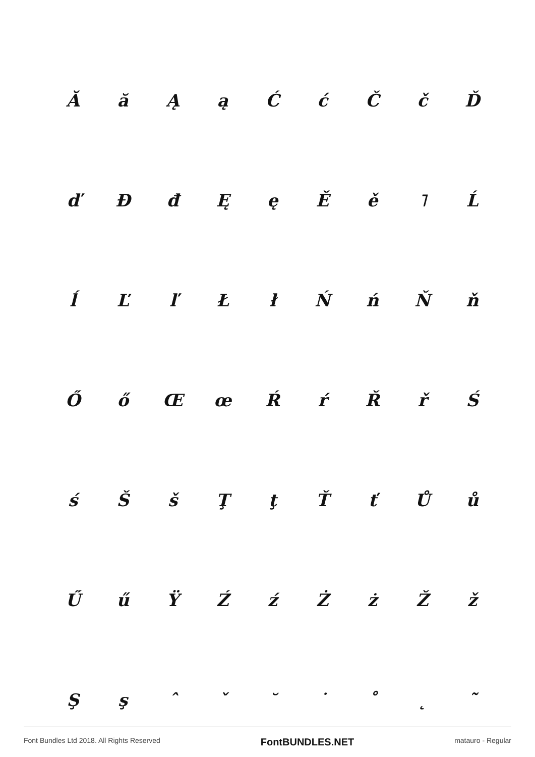| Ă | ă | Ą | ą | Ć | ć | Č | č | Ď |
| ď | Đ | đ | Ę | ę | Ě | ě | ˥ | Ĺ |
| ĺ | Ľ | ľ | Ł | ł | Ń | ń | Ň | ň |
| Ő | ő | Œ | œ | Ŕ | ŕ | Ř | ř | Ś |
| ś | Š | š | Ţ | ţ | Ť | ť | Ů | ů |
| Ű | ű | Ÿ | Ź | ź | Ż | ż | Ž | ž |
| Ş | ş | ˆ | ˇ | ˘ | ˙ | ˚ | ˛ | ˜ |
Font Bundles Ltd 2018. All Rights Reserved FontBUNDLES.NET matauro - Regular